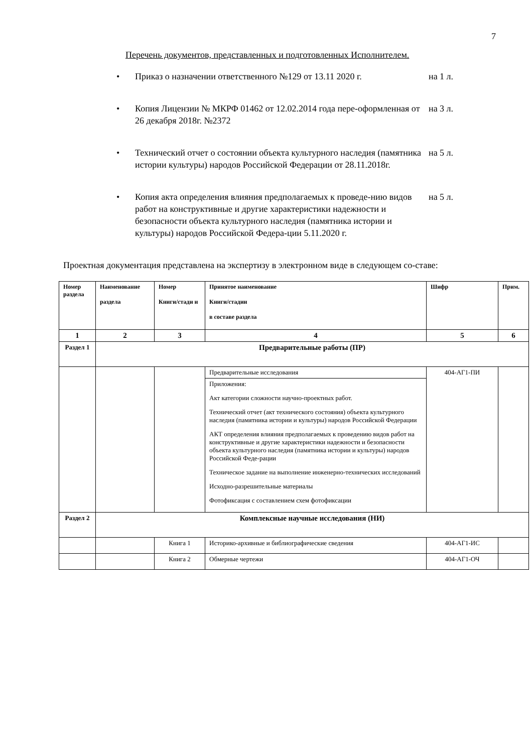7
Перечень документов, представленных и подготовленных Исполнителем.
• Приказ о назначении ответственного №129 от 13.11 2020 г.
на 1 л.
• Копия Лицензии № МКРФ 01462 от 12.02.2014 года пере-оформленная от 26 декабря 2018г. №2372
на 3 л.
• Технический отчет о состоянии объекта культурного наследия (памятника истории культуры) народов Российской Федерации от 28.11.2018г.
на 5 л.
• Копия акта определения влияния предполагаемых к проведе-нию видов работ на конструктивные и другие характеристики надежности и безопасности объекта культурного наследия (памятника истории и культуры) народов Российской Федера-ции 5.11.2020 г.
на 5 л.
Проектная документация представлена на экспертизу в электронном виде в следующем со-ставе:
| Номер раздела | Наименование раздела | Номер Книги/стади и | Принятое наименование Книги/стадии в составе раздела | Шифр | Прим. |
| --- | --- | --- | --- | --- | --- |
| 1 | 2 | 3 | 4 | 5 | 6 |
| Раздел 1 | Предварительные работы (ПР) | | | | |
| | | | Предварительные исследования | 404-АГ1-ПИ | |
| | | | Приложения: Акт категории сложности научно-проектных работ. Технический отчет (акт технического состояния) объекта культурного наследия (памятника истории и культуры) народов Российской Федерации АКТ определения влияния предполагаемых к проведению видов работ на конструктивные и другие характеристики надежности и безопасности объекта культурного наследия (памятника истории и культуры) народов Российской Феде-рации Техническое задание на выполнение инженерно-технических исследований Исходно-разрешительные материалы Фотофиксация с составлением схем фотофиксации | | |
| Раздел 2 | Комплексные научные исследования (НИ) | | | | |
| | | Книга 1 | Историко-архивные и библиографические сведения | 404-АГ1-ИС | |
| | | Книга 2 | Обмерные чертежи | 404-АГ1-ОЧ | |